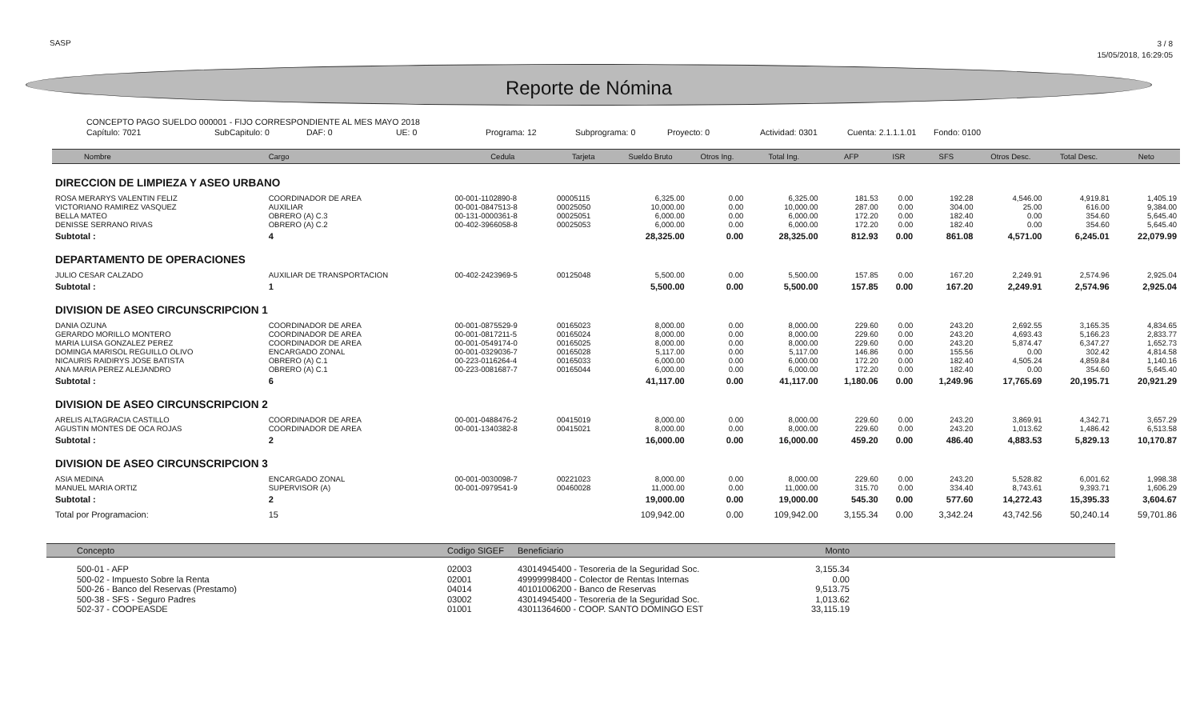SASP
3 / 8
15/05/2018, 16:29:05
Reporte de Nómina
CONCEPTO PAGO SUELDO 000001 - FIJO CORRESPONDIENTE AL MES MAYO 2018
Capítulo: 7021 SubCapitulo: 0 DAF: 0 UE: 0 Programa: 12 Subprograma: 0 Proyecto: 0 Actividad: 0301 Cuenta: 2.1.1.1.01 Fondo: 0100
| Nombre | Cargo | Cedula | Tarjeta | Sueldo Bruto | Otros Ing. | Total Ing. | AFP | ISR | SFS | Otros Desc. | Total Desc. | Neto |
| --- | --- | --- | --- | --- | --- | --- | --- | --- | --- | --- | --- | --- |
| DIRECCION DE LIMPIEZA Y ASEO URBANO | | | | | | | | | | | | |
| ROSA MERARYS VALENTIN FELIZ | COORDINADOR DE AREA | 00-001-1102890-8 | 00005115 | 6,325.00 | 0.00 | 6,325.00 | 181.53 | 0.00 | 192.28 | 4,546.00 | 4,919.81 | 1,405.19 |
| VICTORIANO RAMIREZ VASQUEZ | AUXILIAR | 00-001-0847513-8 | 00025050 | 10,000.00 | 0.00 | 10,000.00 | 287.00 | 0.00 | 304.00 | 25.00 | 616.00 | 9,384.00 |
| BELLA MATEO | OBRERO (A) C.3 | 00-131-0000361-8 | 00025051 | 6,000.00 | 0.00 | 6,000.00 | 172.20 | 0.00 | 182.40 | 0.00 | 354.60 | 5,645.40 |
| DENISSE SERRANO RIVAS | OBRERO (A) C.2 | 00-402-3966058-8 | 00025053 | 6,000.00 | 0.00 | 6,000.00 | 172.20 | 0.00 | 182.40 | 0.00 | 354.60 | 5,645.40 |
| Subtotal : | 4 | | | 28,325.00 | 0.00 | 28,325.00 | 812.93 | 0.00 | 861.08 | 4,571.00 | 6,245.01 | 22,079.99 |
| DEPARTAMENTO DE OPERACIONES | | | | | | | | | | | | |
| JULIO CESAR CALZADO | AUXILIAR DE TRANSPORTACION | 00-402-2423969-5 | 00125048 | 5,500.00 | 0.00 | 5,500.00 | 157.85 | 0.00 | 167.20 | 2,249.91 | 2,574.96 | 2,925.04 |
| Subtotal : | 1 | | | 5,500.00 | 0.00 | 5,500.00 | 157.85 | 0.00 | 167.20 | 2,249.91 | 2,574.96 | 2,925.04 |
| DIVISION DE ASEO CIRCUNSCRIPCION 1 | | | | | | | | | | | | |
| DANIA OZUNA | COORDINADOR DE AREA | 00-001-0875529-9 | 00165023 | 8,000.00 | 0.00 | 8,000.00 | 229.60 | 0.00 | 243.20 | 2,692.55 | 3,165.35 | 4,834.65 |
| GERARDO MORILLO MONTERO | COORDINADOR DE AREA | 00-001-0817211-5 | 00165024 | 8,000.00 | 0.00 | 8,000.00 | 229.60 | 0.00 | 243.20 | 4,693.43 | 5,166.23 | 2,833.77 |
| MARIA LUISA GONZALEZ PEREZ | COORDINADOR DE AREA | 00-001-0549174-0 | 00165025 | 8,000.00 | 0.00 | 8,000.00 | 229.60 | 0.00 | 243.20 | 5,874.47 | 6,347.27 | 1,652.73 |
| DOMINGA MARISOL REGUILLO OLIVO | ENCARGADO ZONAL | 00-001-0329036-7 | 00165028 | 5,117.00 | 0.00 | 5,117.00 | 146.86 | 0.00 | 155.56 | 0.00 | 302.42 | 4,814.58 |
| NICAURIS RAIDIRYS JOSE BATISTA | OBRERO (A) C.1 | 00-223-0116264-4 | 00165033 | 6,000.00 | 0.00 | 6,000.00 | 172.20 | 0.00 | 182.40 | 4,505.24 | 4,859.84 | 1,140.16 |
| ANA MARIA PEREZ ALEJANDRO | OBRERO (A) C.1 | 00-223-0081687-7 | 00165044 | 6,000.00 | 0.00 | 6,000.00 | 172.20 | 0.00 | 182.40 | 0.00 | 354.60 | 5,645.40 |
| Subtotal : | 6 | | | 41,117.00 | 0.00 | 41,117.00 | 1,180.06 | 0.00 | 1,249.96 | 17,765.69 | 20,195.71 | 20,921.29 |
| DIVISION DE ASEO CIRCUNSCRIPCION 2 | | | | | | | | | | | | |
| ARELIS ALTAGRACIA CASTILLO | COORDINADOR DE AREA | 00-001-0488476-2 | 00415019 | 8,000.00 | 0.00 | 8,000.00 | 229.60 | 0.00 | 243.20 | 3,869.91 | 4,342.71 | 3,657.29 |
| AGUSTIN MONTES DE OCA ROJAS | COORDINADOR DE AREA | 00-001-1340382-8 | 00415021 | 8,000.00 | 0.00 | 8,000.00 | 229.60 | 0.00 | 243.20 | 1,013.62 | 1,486.42 | 6,513.58 |
| Subtotal : | 2 | | | 16,000.00 | 0.00 | 16,000.00 | 459.20 | 0.00 | 486.40 | 4,883.53 | 5,829.13 | 10,170.87 |
| DIVISION DE ASEO CIRCUNSCRIPCION 3 | | | | | | | | | | | | |
| ASIA MEDINA | ENCARGADO ZONAL | 00-001-0030098-7 | 00221023 | 8,000.00 | 0.00 | 8,000.00 | 229.60 | 0.00 | 243.20 | 5,528.82 | 6,001.62 | 1,998.38 |
| MANUEL MARIA ORTIZ | SUPERVISOR (A) | 00-001-0979541-9 | 00460028 | 11,000.00 | 0.00 | 11,000.00 | 315.70 | 0.00 | 334.40 | 8,743.61 | 9,393.71 | 1,606.29 |
| Subtotal : | 2 | | | 19,000.00 | 0.00 | 19,000.00 | 545.30 | 0.00 | 577.60 | 14,272.43 | 15,395.33 | 3,604.67 |
| Total por Programacion: | 15 | | | 109,942.00 | 0.00 | 109,942.00 | 3,155.34 | 0.00 | 3,342.24 | 43,742.56 | 50,240.14 | 59,701.86 |
| Concepto | Codigo SIGEF | Beneficiario | Monto | |
| --- | --- | --- | --- | --- |
| 500-01 - AFP | 02003 | 43014945400 - Tesoreria de la Seguridad Soc. | 3,155.34 | |
| 500-02 - Impuesto Sobre la Renta | 02001 | 49999998400 - Colector de Rentas Internas | 0.00 | |
| 500-26 - Banco del Reservas (Prestamo) | 04014 | 40101006200 - Banco de Reservas | 9,513.75 | |
| 500-38 - SFS - Seguro Padres | 03002 | 43014945400 - Tesoreria de la Seguridad Soc. | 1,013.62 | |
| 502-37 - COOPEASDE | 01001 | 43011364600 - COOP. SANTO DOMINGO EST | 33,115.19 | |